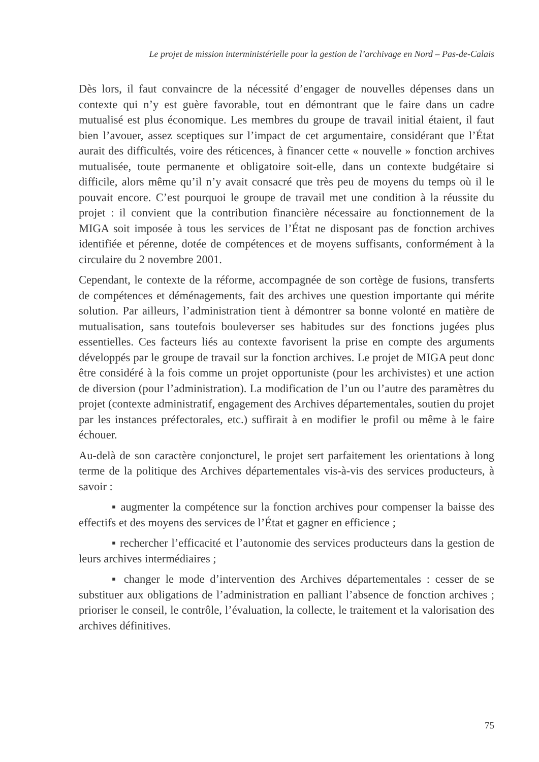Le projet de mission interministérielle pour la gestion de l’archivage en Nord – Pas-de-Calais
Dès lors, il faut convaincre de la nécessité d’engager de nouvelles dépenses dans un contexte qui n’y est guère favorable, tout en démontrant que le faire dans un cadre mutualisé est plus économique. Les membres du groupe de travail initial étaient, il faut bien l’avouer, assez sceptiques sur l’impact de cet argumentaire, considérant que l’État aurait des difficultés, voire des réticences, à financer cette « nouvelle » fonction archives mutualisée, toute permanente et obligatoire soit-elle, dans un contexte budgétaire si difficile, alors même qu’il n’y avait consacré que très peu de moyens du temps où il le pouvait encore. C’est pourquoi le groupe de travail met une condition à la réussite du projet : il convient que la contribution financière nécessaire au fonctionnement de la MIGA soit imposée à tous les services de l’État ne disposant pas de fonction archives identifiée et pérenne, dotée de compétences et de moyens suffisants, conformément à la circulaire du 2 novembre 2001.
Cependant, le contexte de la réforme, accompagnée de son cortège de fusions, transferts de compétences et déménagements, fait des archives une question importante qui mérite solution. Par ailleurs, l’administration tient à démontrer sa bonne volonté en matière de mutualisation, sans toutefois bouleverser ses habitudes sur des fonctions jugées plus essentielles. Ces facteurs liés au contexte favorisent la prise en compte des arguments développés par le groupe de travail sur la fonction archives. Le projet de MIGA peut donc être considéré à la fois comme un projet opportuniste (pour les archivistes) et une action de diversion (pour l’administration). La modification de l’un ou l’autre des paramètres du projet (contexte administratif, engagement des Archives départementales, soutien du projet par les instances préfectorales, etc.) suffirait à en modifier le profil ou même à le faire échouer.
Au-delà de son caractère conjoncturel, le projet sert parfaitement les orientations à long terme de la politique des Archives départementales vis-à-vis des services producteurs, à savoir :
▪ augmenter la compétence sur la fonction archives pour compenser la baisse des effectifs et des moyens des services de l’État et gagner en efficience ;
▪ rechercher l’efficacité et l’autonomie des services producteurs dans la gestion de leurs archives intermédiaires ;
▪ changer le mode d’intervention des Archives départementales : cesser de se substituer aux obligations de l’administration en palliant l’absence de fonction archives ; prioriser le conseil, le contrôle, l’évaluation, la collecte, le traitement et la valorisation des archives définitives.
75